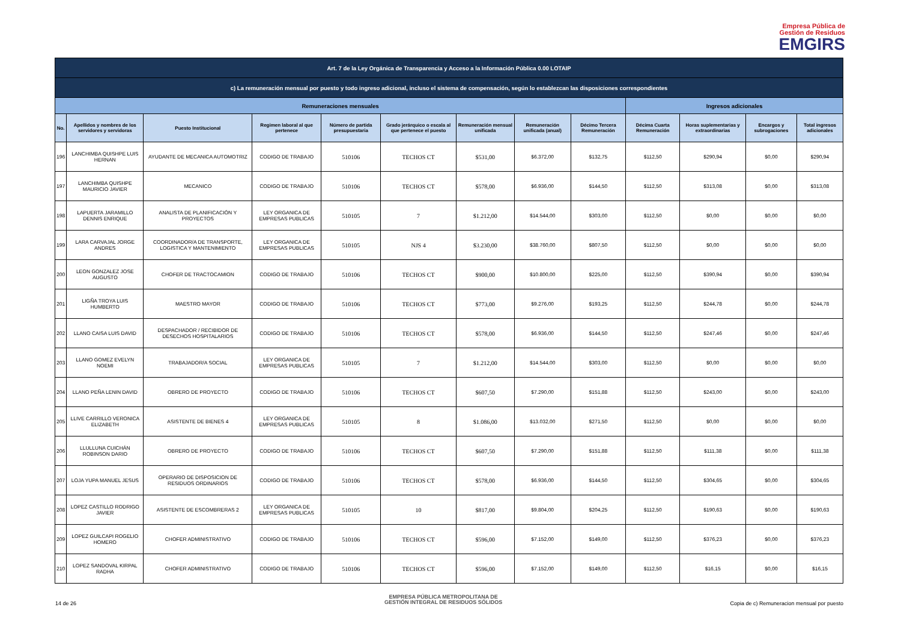Empresa Pública de
Gestión de Residuos
EMGIRS
| Art. 7 de la Ley Orgánica de Transparencia y Acceso a la Información Pública 0.00 LOTAIP | | | | | | | | | | | | |
| --- | --- | --- | --- | --- | --- | --- | --- | --- | --- | --- | --- | --- |
| c) La remuneración mensual por puesto y todo ingreso adicional, incluso el sistema de compensación, según lo establezcan las disposiciones correspondientes | | | | | | | | | | | | |
| Remuneraciones mensuales | | | | | | | | | Ingresos adicionales | | | |
| No. | Apellidos y nombres de los servidores y servidoras | Puesto Institucional | Regimen laboral al que pertenece | Número de partida presupuestaria | Grado jerárquico o escala al que pertenece el puesto | Remuneración mensual unificada | Remuneración unificada (anual) | Décimo Tercera Remuneración | Décima Cuarta Remuneración | Horas suplementarias y extraordinarias | Encargos y subrogaciones | Total ingresos adicionales |
| 196 | LANCHIMBA QUISHPE LUIS HERNAN | AYUDANTE DE MECANICA AUTOMOTRIZ | CODIGO DE TRABAJO | 510106 | TECHOS CT | $531,00 | $6.372,00 | $132,75 | $112,50 | $290,94 | $0,00 | $290,94 |
| 197 | LANCHIMBA QUISHPE MAURICIO JAVIER | MECANICO | CODIGO DE TRABAJO | 510106 | TECHOS CT | $578,00 | $6.936,00 | $144,50 | $112,50 | $313,08 | $0,00 | $313,08 |
| 198 | LAPUERTA JARAMILLO DENNIS ENRIQUE | ANALISTA DE PLANIFICACIÓN Y PROYECTOS | LEY ORGANICA DE EMPRESAS PUBLICAS | 510105 | 7 | $1.212,00 | $14.544,00 | $303,00 | $112,50 | $0,00 | $0,00 | $0,00 |
| 199 | LARA CARVAJAL JORGE ANDRES | COORDINADOR/A DE TRANSPORTE, LOGISTICA Y MANTENIMIENTO | LEY ORGANICA DE EMPRESAS PUBLICAS | 510105 | NJS 4 | $3.230,00 | $38.760,00 | $807,50 | $112,50 | $0,00 | $0,00 | $0,00 |
| 200 | LEON GONZALEZ JOSE AUGUSTO | CHOFER DE TRACTOCAMION | CODIGO DE TRABAJO | 510106 | TECHOS CT | $900,00 | $10.800,00 | $225,00 | $112,50 | $390,94 | $0,00 | $390,94 |
| 201 | LIGÑA TROYA LUIS HUMBERTO | MAESTRO MAYOR | CODIGO DE TRABAJO | 510106 | TECHOS CT | $773,00 | $9.276,00 | $193,25 | $112,50 | $244,78 | $0,00 | $244,78 |
| 202 | LLANO CAISA LUIS DAVID | DESPACHADOR / RECIBIDOR DE DESECHOS HOSPITALARIOS | CODIGO DE TRABAJO | 510106 | TECHOS CT | $578,00 | $6.936,00 | $144,50 | $112,50 | $247,46 | $0,00 | $247,46 |
| 203 | LLANO GOMEZ EVELYN NOEMI | TRABAJADOR/A SOCIAL | LEY ORGANICA DE EMPRESAS PUBLICAS | 510105 | 7 | $1.212,00 | $14.544,00 | $303,00 | $112,50 | $0,00 | $0,00 | $0,00 |
| 204 | LLANO PEÑA LENIN DAVID | OBRERO DE PROYECTO | CODIGO DE TRABAJO | 510106 | TECHOS CT | $607,50 | $7.290,00 | $151,88 | $112,50 | $243,00 | $0,00 | $243,00 |
| 205 | LLIVE CARRILLO VERONICA ELIZABETH | ASISTENTE DE BIENES 4 | LEY ORGANICA DE EMPRESAS PUBLICAS | 510105 | 8 | $1.086,00 | $13.032,00 | $271,50 | $112,50 | $0,00 | $0,00 | $0,00 |
| 206 | LLULLUNA CUICHÁN ROBINSON DARIO | OBRERO DE PROYECTO | CODIGO DE TRABAJO | 510106 | TECHOS CT | $607,50 | $7.290,00 | $151,88 | $112,50 | $111,38 | $0,00 | $111,38 |
| 207 | LOJA YUPA MANUEL JESUS | OPERARIO DE DISPOSICION DE RESIDUOS ORDINARIOS | CODIGO DE TRABAJO | 510106 | TECHOS CT | $578,00 | $6.936,00 | $144,50 | $112,50 | $304,65 | $0,00 | $304,65 |
| 208 | LOPEZ CASTILLO RODRIGO JAVIER | ASISTENTE DE ESCOMBRERAS 2 | LEY ORGANICA DE EMPRESAS PUBLICAS | 510105 | 10 | $817,00 | $9.804,00 | $204,25 | $112,50 | $190,63 | $0,00 | $190,63 |
| 209 | LOPEZ GUILCAPI ROGELIO HOMERO | CHOFER ADMINISTRATIVO | CODIGO DE TRABAJO | 510106 | TECHOS CT | $596,00 | $7.152,00 | $149,00 | $112,50 | $376,23 | $0,00 | $376,23 |
| 210 | LOPEZ SANDOVAL KIRPAL RADHA | CHOFER ADMINISTRATIVO | CODIGO DE TRABAJO | 510106 | TECHOS CT | $596,00 | $7.152,00 | $149,00 | $112,50 | $16,15 | $0,00 | $16,15 |
14 de 26
EMPRESA PÚBLICA METROPOLITANA DE
GESTIÓN INTEGRAL DE RESIDUOS SÓLIDOS
Copia de c) Remuneracion mensual por puesto